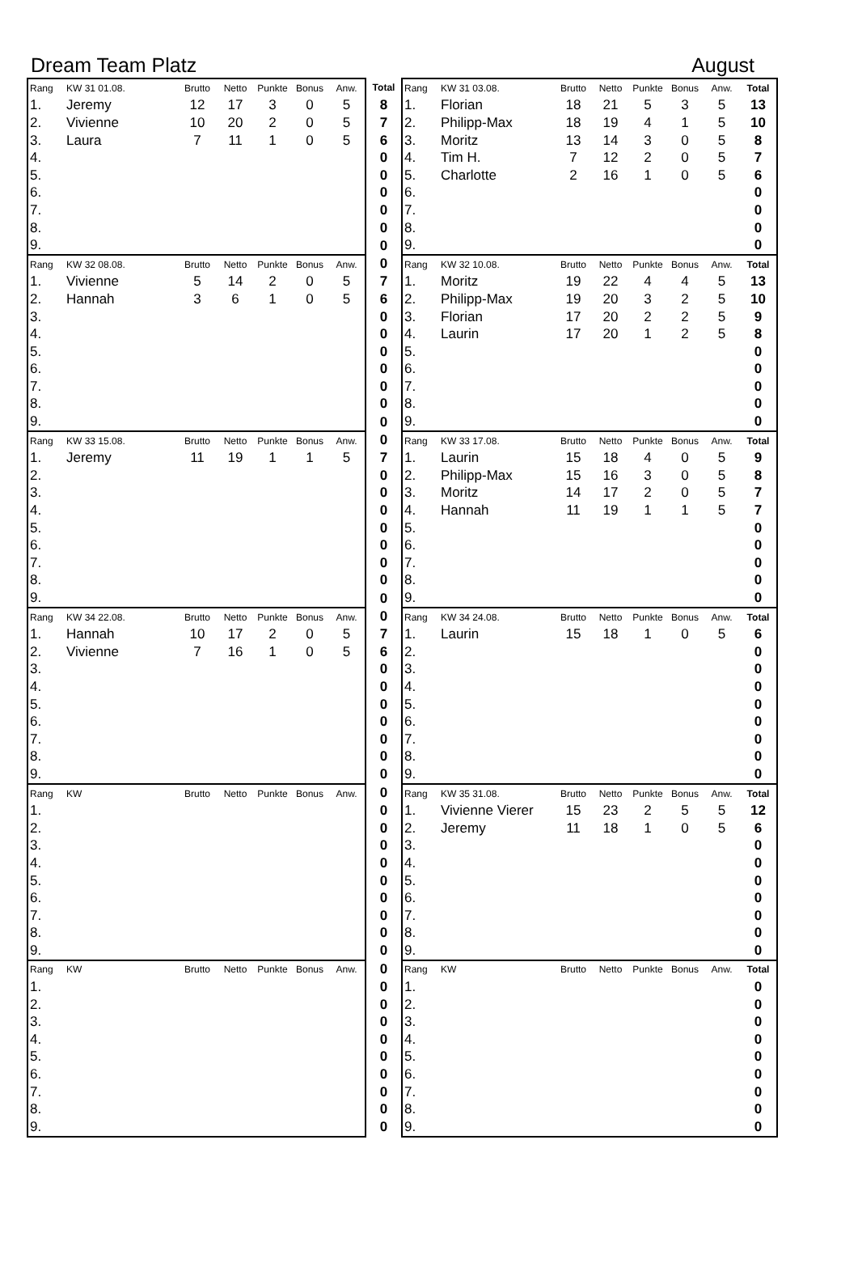Dream Team Platz August
| Rang | KW 31 01.08. | Brutto | Netto | Punkte | Bonus | Anw. | Total | Rang | KW 31 03.08. | Brutto | Netto | Punkte | Bonus | Anw. | Total |
| --- | --- | --- | --- | --- | --- | --- | --- | --- | --- | --- | --- | --- | --- | --- | --- |
| 1. | Jeremy | 12 | 17 | 3 | 0 | 5 | 8 | 1. | Florian | 18 | 21 | 5 | 3 | 5 | 13 |
| 2. | Vivienne | 10 | 20 | 2 | 0 | 5 | 7 | 2. | Philipp-Max | 18 | 19 | 4 | 1 | 5 | 10 |
| 3. | Laura | 7 | 11 | 1 | 0 | 5 | 6 | 3. | Moritz | 13 | 14 | 3 | 0 | 5 | 8 |
| 4. | | | | | | | 0 | 4. | Tim H. | 7 | 12 | 2 | 0 | 5 | 7 |
| 5. | | | | | | | 0 | 5. | Charlotte | 2 | 16 | 1 | 0 | 5 | 6 |
| 6. | | | | | | | 0 | 6. | | | | | | | 0 |
| 7. | | | | | | | 0 | 7. | | | | | | | 0 |
| 8. | | | | | | | 0 | 8. | | | | | | | 0 |
| 9. | | | | | | | 0 | 9. | | | | | | | 0 |
| Rang | KW 32 08.08. | Brutto | Netto | Punkte | Bonus | Anw. | 0 | Rang | KW 32 10.08. | Brutto | Netto | Punkte | Bonus | Anw. | Total |
| 1. | Vivienne | 5 | 14 | 2 | 0 | 5 | 7 | 1. | Moritz | 19 | 22 | 4 | 4 | 5 | 13 |
| 2. | Hannah | 3 | 6 | 1 | 0 | 5 | 6 | 2. | Philipp-Max | 19 | 20 | 3 | 2 | 5 | 10 |
| 3. | | | | | | | 0 | 3. | Florian | 17 | 20 | 2 | 2 | 5 | 9 |
| 4. | | | | | | | 0 | 4. | Laurin | 17 | 20 | 1 | 2 | 5 | 8 |
| 5. | | | | | | | 0 | 5. | | | | | | | 0 |
| 6. | | | | | | | 0 | 6. | | | | | | | 0 |
| 7. | | | | | | | 0 | 7. | | | | | | | 0 |
| 8. | | | | | | | 0 | 8. | | | | | | | 0 |
| 9. | | | | | | | 0 | 9. | | | | | | | 0 |
| Rang | KW 33 15.08. | Brutto | Netto | Punkte | Bonus | Anw. | 0 | Rang | KW 33 17.08. | Brutto | Netto | Punkte | Bonus | Anw. | Total |
| 1. | Jeremy | 11 | 19 | 1 | 1 | 5 | 7 | 1. | Laurin | 15 | 18 | 4 | 0 | 5 | 9 |
| 2. | | | | | | | 0 | 2. | Philipp-Max | 15 | 16 | 3 | 0 | 5 | 8 |
| 3. | | | | | | | 0 | 3. | Moritz | 14 | 17 | 2 | 0 | 5 | 7 |
| 4. | | | | | | | 0 | 4. | Hannah | 11 | 19 | 1 | 1 | 5 | 7 |
| 5. | | | | | | | 0 | 5. | | | | | | | 0 |
| 6. | | | | | | | 0 | 6. | | | | | | | 0 |
| 7. | | | | | | | 0 | 7. | | | | | | | 0 |
| 8. | | | | | | | 0 | 8. | | | | | | | 0 |
| 9. | | | | | | | 0 | 9. | | | | | | | 0 |
| Rang | KW 34 22.08. | Brutto | Netto | Punkte | Bonus | Anw. | 0 | Rang | KW 34 24.08. | Brutto | Netto | Punkte | Bonus | Anw. | Total |
| 1. | Hannah | 10 | 17 | 2 | 0 | 5 | 7 | 1. | Laurin | 15 | 18 | 1 | 0 | 5 | 6 |
| 2. | Vivienne | 7 | 16 | 1 | 0 | 5 | 6 | 2. | | | | | | | 0 |
| 3. | | | | | | | 0 | 3. | | | | | | | 0 |
| 4. | | | | | | | 0 | 4. | | | | | | | 0 |
| 5. | | | | | | | 0 | 5. | | | | | | | 0 |
| 6. | | | | | | | 0 | 6. | | | | | | | 0 |
| 7. | | | | | | | 0 | 7. | | | | | | | 0 |
| 8. | | | | | | | 0 | 8. | | | | | | | 0 |
| 9. | | | | | | | 0 | 9. | | | | | | | 0 |
| Rang | KW | Brutto | Netto | Punkte | Bonus | Anw. | 0 | Rang | KW 35 31.08. | Brutto | Netto | Punkte | Bonus | Anw. | Total |
| 1. | | | | | | | 0 | 1. | Vivienne Vierer | 15 | 23 | 2 | 5 | 5 | 12 |
| 2. | | | | | | | 0 | 2. | Jeremy | 11 | 18 | 1 | 0 | 5 | 6 |
| 3. | | | | | | | 0 | 3. | | | | | | | 0 |
| 4. | | | | | | | 0 | 4. | | | | | | | 0 |
| 5. | | | | | | | 0 | 5. | | | | | | | 0 |
| 6. | | | | | | | 0 | 6. | | | | | | | 0 |
| 7. | | | | | | | 0 | 7. | | | | | | | 0 |
| 8. | | | | | | | 0 | 8. | | | | | | | 0 |
| 9. | | | | | | | 0 | 9. | | | | | | | 0 |
| Rang | KW | Brutto | Netto | Punkte | Bonus | Anw. | 0 | Rang | KW | Brutto | Netto | Punkte | Bonus | Anw. | Total |
| 1. | | | | | | | 0 | 1. | | | | | | | 0 |
| 2. | | | | | | | 0 | 2. | | | | | | | 0 |
| 3. | | | | | | | 0 | 3. | | | | | | | 0 |
| 4. | | | | | | | 0 | 4. | | | | | | | 0 |
| 5. | | | | | | | 0 | 5. | | | | | | | 0 |
| 6. | | | | | | | 0 | 6. | | | | | | | 0 |
| 7. | | | | | | | 0 | 7. | | | | | | | 0 |
| 8. | | | | | | | 0 | 8. | | | | | | | 0 |
| 9. | | | | | | | 0 | 9. | | | | | | | 0 |